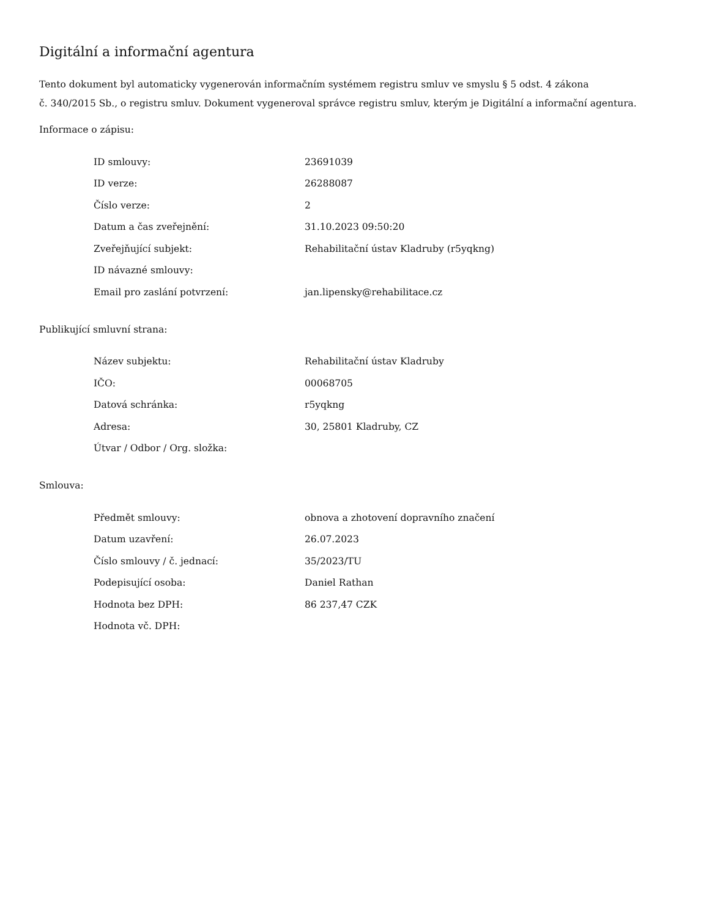Digitální a informační agentura
Tento dokument byl automaticky vygenerován informačním systémem registru smluv ve smyslu § 5 odst. 4 zákona
č. 340/2015 Sb., o registru smluv. Dokument vygeneroval správce registru smluv, kterým je Digitální a informační agentura.
Informace o zápisu:
| ID smlouvy: | 23691039 |
| ID verze: | 26288087 |
| Číslo verze: | 2 |
| Datum a čas zveřejnění: | 31.10.2023 09:50:20 |
| Zveřejňující subjekt: | Rehabilitační ústav Kladruby (r5yqkng) |
| ID návazné smlouvy: | |
| Email pro zaslání potvrzení: | jan.lipensky@rehabilitace.cz |
Publikující smluvní strana:
| Název subjektu: | Rehabilitační ústav Kladruby |
| IČO: | 00068705 |
| Datová schránka: | r5yqkng |
| Adresa: | 30, 25801 Kladruby, CZ |
| Útvar / Odbor / Org. složka: | |
Smlouva:
| Předmět smlouvy: | obnova a zhotovení dopravního značení |
| Datum uzavření: | 26.07.2023 |
| Číslo smlouvy / č. jednací: | 35/2023/TU |
| Podepisující osoba: | Daniel Rathan |
| Hodnota bez DPH: | 86 237,47 CZK |
| Hodnota vč. DPH: | |